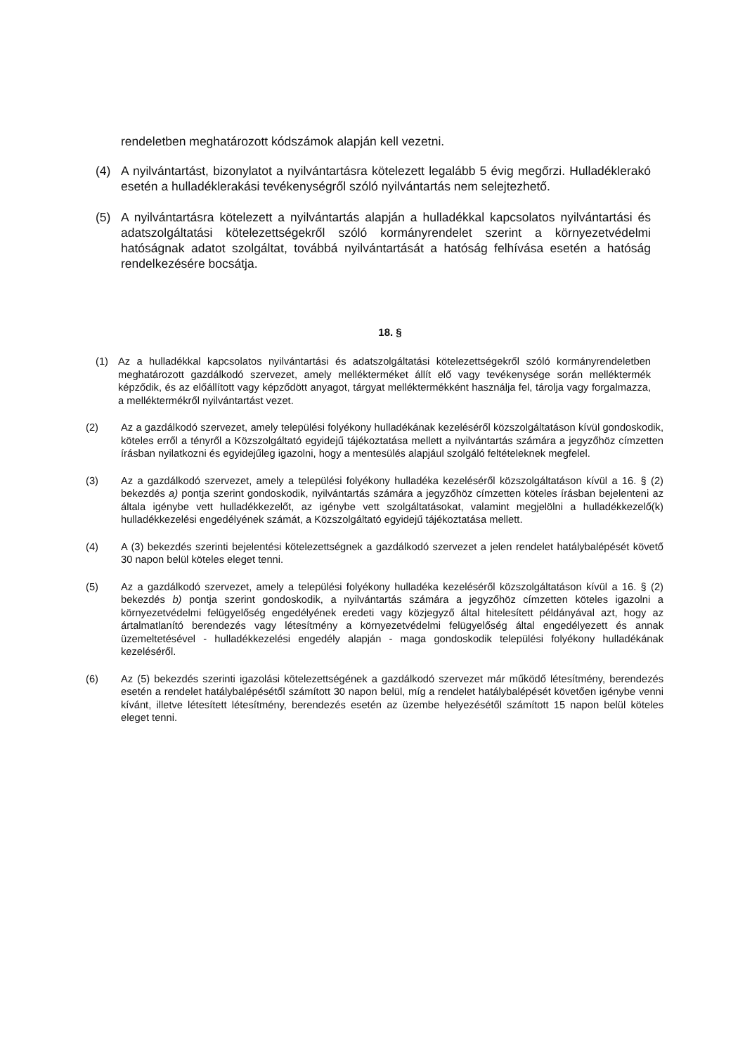rendeletben meghatározott kódszámok alapján kell vezetni.
(4) A nyilvántartást, bizonylatot a nyilvántartásra kötelezett legalább 5 évig megőrzi. Hulladéklerakó esetén a hulladéklerakási tevékenységről szóló nyilvántartás nem selejtezhető.
(5) A nyilvántartásra kötelezett a nyilvántartás alapján a hulladékkal kapcsolatos nyilvántartási és adatszolgáltatási kötelezettségekről szóló kormányrendelet szerint a környezetvédelmi hatóságnak adatot szolgáltat, továbbá nyilvántartását a hatóság felhívása esetén a hatóság rendelkezésére bocsátja.
18. §
(1) Az a hulladékkal kapcsolatos nyilvántartási és adatszolgáltatási kötelezettségekről szóló kormányrendeletben meghatározott gazdálkodó szervezet, amely mellékterméket állít elő vagy tevékenysége során melléktermék képződik, és az előállított vagy képződött anyagot, tárgyat melléktermékként használja fel, tárolja vagy forgalmazza, a melléktermékről nyilvántartást vezet.
(2) Az a gazdálkodó szervezet, amely települési folyékony hulladékának kezeléséről közszolgáltatáson kívül gondoskodik, köteles erről a tényről a Közszolgáltató egyidejű tájékoztatása mellett a nyilvántartás számára a jegyzőhöz címzetten írásban nyilatkozni és egyidejűleg igazolni, hogy a mentesülés alapjául szolgáló feltételeknek megfelel.
(3) Az a gazdálkodó szervezet, amely a települési folyékony hulladéka kezeléséről közszolgáltatáson kívül a 16. § (2) bekezdés a) pontja szerint gondoskodik, nyilvántartás számára a jegyzőhöz címzetten köteles írásban bejelenteni az általa igénybe vett hulladékkezelőt, az igénybe vett szolgáltatásokat, valamint megjelölni a hulladékkezelő(k) hulladékkezelési engedélyének számát, a Közszolgáltató egyidejű tájékoztatása mellett.
(4) A (3) bekezdés szerinti bejelentési kötelezettségnek a gazdálkodó szervezet a jelen rendelet hatálybalépését követő 30 napon belül köteles eleget tenni.
(5) Az a gazdálkodó szervezet, amely a települési folyékony hulladéka kezeléséről közszolgáltatáson kívül a 16. § (2) bekezdés b) pontja szerint gondoskodik, a nyilvántartás számára a jegyzőhöz címzetten köteles igazolni a környezetvédelmi felügyelőség engedélyének eredeti vagy közjegyző által hitelesített példányával azt, hogy az ártalmatlanító berendezés vagy létesítmény a környezetvédelmi felügyelőség által engedélyezett és annak üzemeltetésével - hulladékkezelési engedély alapján - maga gondoskodik települési folyékony hulladékának kezeléséről.
(6) Az (5) bekezdés szerinti igazolási kötelezettségének a gazdálkodó szervezet már működő létesítmény, berendezés esetén a rendelet hatálybalépésétől számított 30 napon belül, míg a rendelet hatálybalépését követően igénybe venni kívánt, illetve létesített létesítmény, berendezés esetén az üzembe helyezésétől számított 15 napon belül köteles eleget tenni.